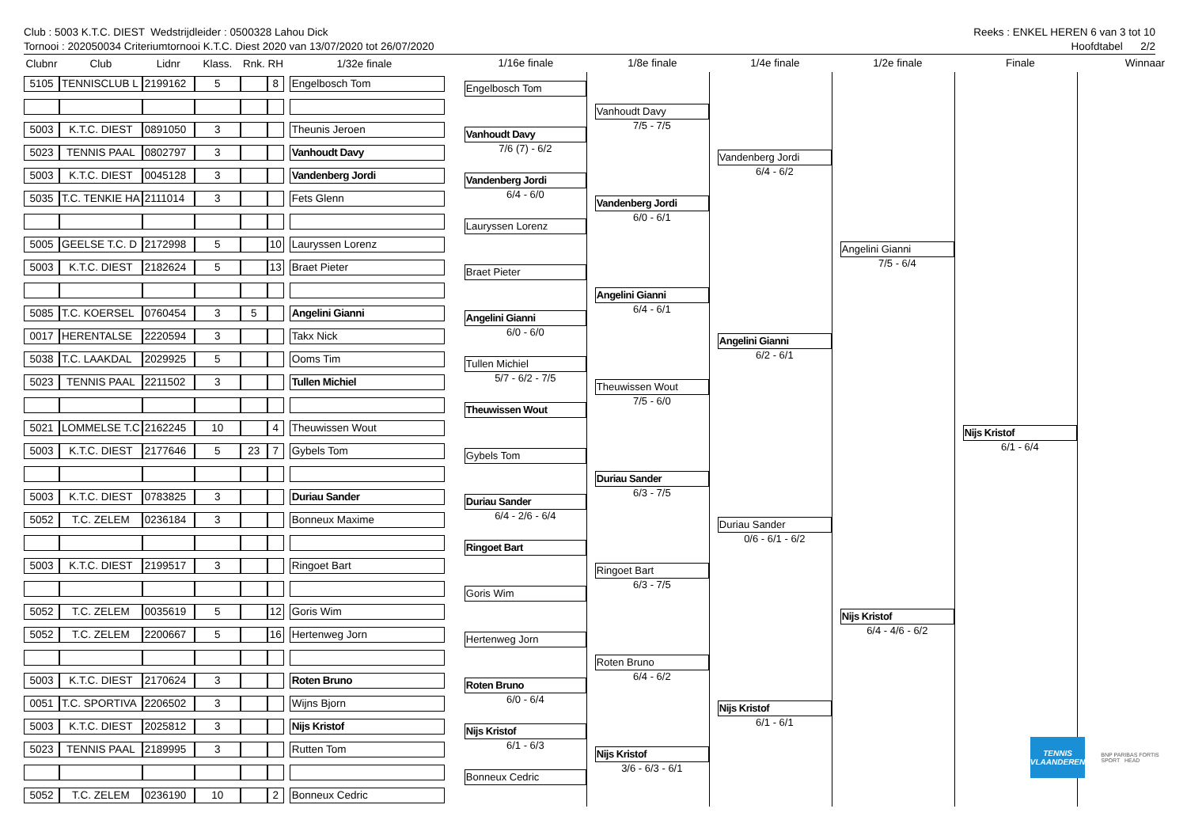Club : 5003 K.T.C. DIEST Wedstrijdleider : 0500328 Lahou Dick Reeks : ENKEL HEREN 6 van 3 tot 10
Tornooi : 202050034 Criteriumtornooi K.T.C. Diest 2020 van 13/07/2020 tot 26/07/2020 Hoofdtabel 2/2
| Clubnr | Club | Lidnr | Klass. | Rnk. | RH | 1/32e finale |
| --- | --- | --- | --- | --- | --- | --- |
| 5105 | TENNISCLUB L | 2199162 | 5 | | 8 | Engelbosch Tom |
| 5003 | K.T.C. DIEST | 0891050 | 3 | | | Theunis Jeroen |
| 5023 | TENNIS PAAL | 0802797 | 3 | | | Vanhoudt Davy |
| 5003 | K.T.C. DIEST | 0045128 | 3 | | | Vandenberg Jordi |
| 5035 | T.C. TENKIE HA | 2111014 | 3 | | | Fets Glenn |
| 5005 | GEELSE T.C. D | 2172998 | 5 | | 10 | Lauryssen Lorenz |
| 5003 | K.T.C. DIEST | 2182624 | 5 | | 13 | Braet Pieter |
| 5085 | T.C. KOERSEL | 0760454 | 3 | 5 | | Angelini Gianni |
| 0017 | HERENTALSE | 2220594 | 3 | | | Takx Nick |
| 5038 | T.C. LAAKDAL | 2029925 | 5 | | | Ooms Tim |
| 5023 | TENNIS PAAL | 2211502 | 3 | | | Tullen Michiel |
| 5021 | LOMMELSE T.C | 2162245 | 10 | | 4 | Theuwissen Wout |
| 5003 | K.T.C. DIEST | 2177646 | 5 | 23 | 7 | Gybels Tom |
| 5003 | K.T.C. DIEST | 0783825 | 3 | | | Duriau Sander |
| 5052 | T.C. ZELEM | 0236184 | 3 | | | Bonneux Maxime |
| 5003 | K.T.C. DIEST | 2199517 | 3 | | | Ringoet Bart |
| 5052 | T.C. ZELEM | 0035619 | 5 | | 12 | Goris Wim |
| 5052 | T.C. ZELEM | 2200667 | 5 | | 16 | Hertenweg Jorn |
| 5003 | K.T.C. DIEST | 2170624 | 3 | | | Roten Bruno |
| 0051 | T.C. SPORTIVA | 2206502 | 3 | | | Wijns Bjorn |
| 5003 | K.T.C. DIEST | 2025812 | 3 | | | Nijs Kristof |
| 5023 | TENNIS PAAL | 2189995 | 3 | | | Rutten Tom |
| 5052 | T.C. ZELEM | 0236190 | 10 | | 2 | Bonneux Cedric |
1/16e finale
Engelbosch Tom
Vanhoudt Davy
7/6 (7) - 6/2
Vandenberg Jordi
6/4 - 6/0
Lauryssen Lorenz
Braet Pieter
Angelini Gianni
6/0 - 6/0
Tullen Michiel
5/7 - 6/2 - 7/5
Theuwissen Wout
Gybels Tom
Duriau Sander
6/4 - 2/6 - 6/4
Ringoet Bart
Goris Wim
Hertenweg Jorn
Roten Bruno
6/0 - 6/4
Nijs Kristof
6/1 - 6/3
Bonneux Cedric
1/8e finale
Vanhoudt Davy
7/5 - 7/5
Vandenberg Jordi
6/0 - 6/1
Angelini Gianni
6/4 - 6/1
Theuwissen Wout
7/5 - 6/0
Duriau Sander
6/3 - 7/5
Ringoet Bart
6/3 - 7/5
Roten Bruno
6/4 - 6/2
Nijs Kristof
3/6 - 6/3 - 6/1
1/4e finale
Vandenberg Jordi
6/4 - 6/2
Angelini Gianni
6/2 - 6/1
Duriau Sander
0/6 - 6/1 - 6/2
Nijs Kristof
6/1 - 6/1
1/2e finale
Angelini Gianni
7/5 - 6/4
Nijs Kristof
6/4 - 4/6 - 6/2
Finale
Nijs Kristof
6/1 - 6/4
Winnaar
TENNIS
VLAANDEREN
BNP PARIBAS FORTIS SPORT HEAD